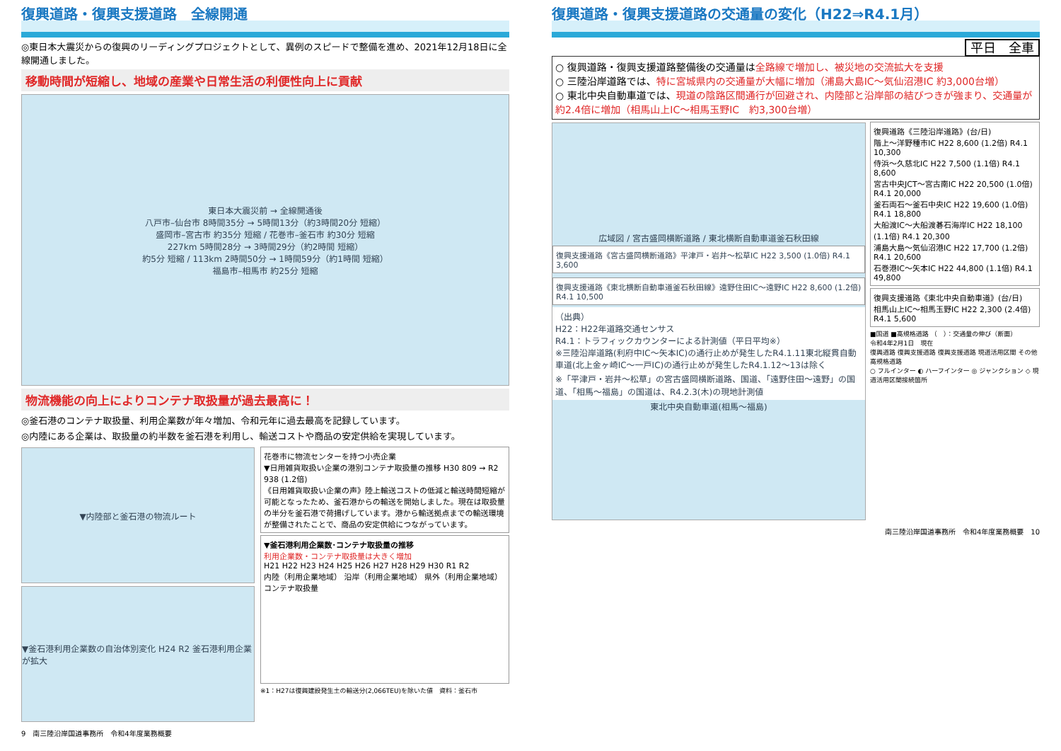復興道路・復興支援道路　全線開通
◎東日本大震災からの復興のリーディングプロジェクトとして、異例のスピードで整備を進め、2021年12月18日に全線開通しました。
移動時間が短縮し、地域の産業や日常生活の利便性向上に貢献
東日本大震災前 → 全線開通後
八戸市–仙台市 8時間35分 → 5時間13分（約3時間20分 短縮）
盛岡市–宮古市 約35分 短縮 / 花巻市–釜石市 約30分 短縮
227km 5時間28分 → 3時間29分（約2時間 短縮）
約5分 短縮 / 113km 2時間50分 → 1時間59分（約1時間 短縮）
福島市–相馬市 約25分 短縮
物流機能の向上によりコンテナ取扱量が過去最高に！
◎釜石港のコンテナ取扱量、利用企業数が年々増加、令和元年に過去最高を記録しています。
◎内陸にある企業は、取扱量の約半数を釜石港を利用し、輸送コストや商品の安定供給を実現しています。
▼内陸部と釜石港の物流ルート
▼釜石港利用企業数の自治体別変化 H24 R2 釜石港利用企業が拡大
花巻市に物流センターを持つ小売企業
▼日用雑貨取扱い企業の港別コンテナ取扱量の推移 H30 809 → R2 938 (1.2倍)
《日用雑貨取扱い企業の声》陸上輸送コストの低減と輸送時間短縮が可能となったため、釜石港からの輸送を開始しました。現在は取扱量の半分を釜石港で荷揚げしています。港から輸送拠点までの輸送環境が整備されたことで、商品の安定供給につながっています。
▼釜石港利用企業数･コンテナ取扱量の推移
利用企業数・コンテナ取扱量は大きく増加
H21 H22 H23 H24 H25 H26 H27 H28 H29 H30 R1 R2
内陸（利用企業地域） 沿岸（利用企業地域） 県外（利用企業地域） コンテナ取扱量
※1：H27は復興建設発生土の輸送分(2,066TEU)を除いた値　資料：釜石市
9　南三陸沿岸国道事務所　令和4年度業務概要
復興道路・復興支援道路の交通量の変化（H22⇒R4.1月）
平日　全車
○ 復興道路・復興支援道路整備後の交通量は全路線で増加し、被災地の交流拡大を支援
○ 三陸沿岸道路では、特に宮城県内の交通量が大幅に増加（浦島大島IC～気仙沼港IC 約3,000台増）
○ 東北中央自動車道では、現道の陰路区間通行が回避され、内陸部と沿岸部の結びつきが強まり、交通量が約2.4倍に増加（相馬山上IC～相馬玉野IC　約3,300台増）
広域図 / 宮古盛岡横断道路 / 東北横断自動車道釜石秋田線
復興支援道路《宮古盛岡横断道路》平津戸・岩井～松草IC H22 3,500 (1.0倍) R4.1 3,600
復興支援道路《東北横断自動車道釜石秋田線》遠野住田IC～遠野IC H22 8,600 (1.2倍) R4.1 10,500
（出典）
H22：H22年道路交通センサス
R4.1：トラフィックカウンターによる計測値（平日平均※）
※三陸沿岸道路(利府中IC～矢本IC)の通行止めが発生したR4.1.11東北縦貫自動車道(北上金ヶ崎IC～一戸IC)の通行止めが発生したR4.1.12～13は除く
※「平津戸・岩井～松草」の宮古盛岡横断道路、国道、「遠野住田～遠野」の国道、「相馬～福島」の国道は、R4.2.3(木)の現地計測値
東北中央自動車道(相馬～福島)
復興道路《三陸沿岸道路》(台/日)
階上～洋野種市IC H22 8,600 (1.2倍) R4.1 10,300
侍浜～久慈北IC H22 7,500 (1.1倍) R4.1 8,600
宮古中央JCT～宮古南IC H22 20,500 (1.0倍) R4.1 20,000
釜石両石～釜石中央IC H22 19,600 (1.0倍) R4.1 18,800
大船渡IC～大船渡碁石海岸IC H22 18,100 (1.1倍) R4.1 20,300
浦島大島～気仙沼港IC H22 17,700 (1.2倍) R4.1 20,600
石巻港IC～矢本IC H22 44,800 (1.1倍) R4.1 49,800
復興支援道路《東北中央自動車道》(台/日)
相馬山上IC～相馬玉野IC H22 2,300 (2.4倍) R4.1 5,600
■国道 ■高規格道路 （　）：交通量の伸び（断面）
令和4年2月1日　現在
復興道路 復興支援道路 復興支援道路 現道活用区間 その他高規格道路
○ フルインター ◐ ハーフインター ◎ ジャンクション ◇ 現道活用区間接続箇所
南三陸沿岸国道事務所　令和4年度業務概要　10